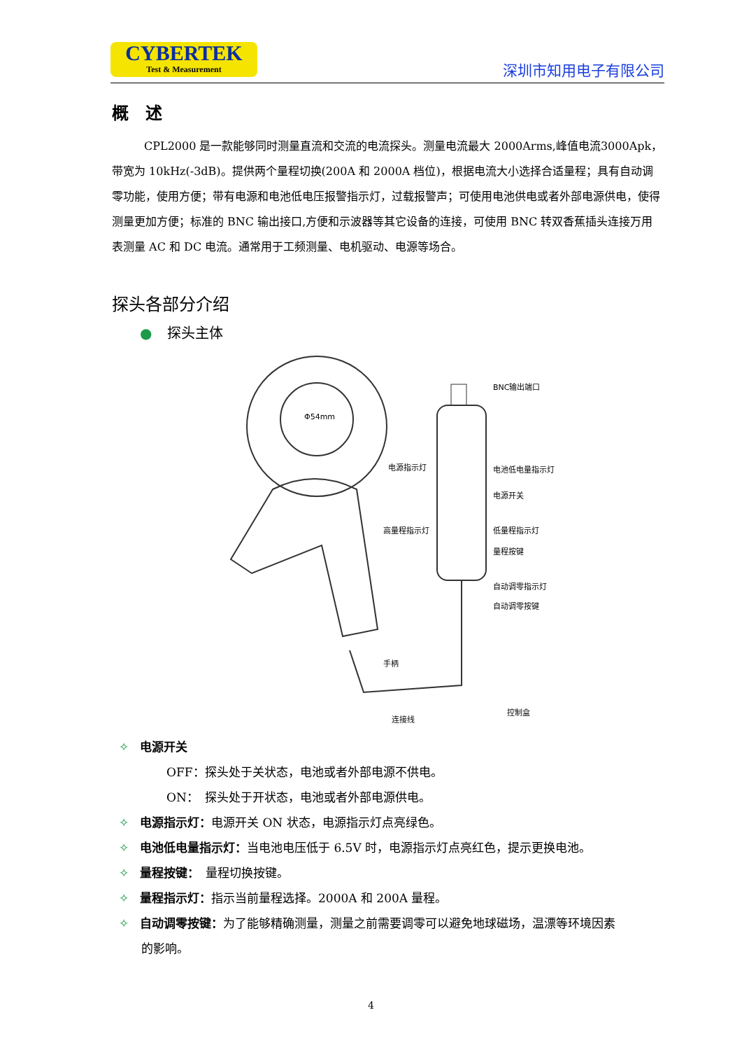CYBERTEK
Test & Measurement
深圳市知用电子有限公司
概　述
CPL2000 是一款能够同时测量直流和交流的电流探头。测量电流最大 2000Arms,峰值电流3000Apk，带宽为 10kHz(-3dB)。提供两个量程切换(200A 和 2000A 档位)，根据电流大小选择合适量程；具有自动调零功能，使用方便；带有电源和电池低电压报警指示灯，过载报警声；可使用电池供电或者外部电源供电，使得测量更加方便；标准的 BNC 输出接口,方便和示波器等其它设备的连接，可使用 BNC 转双香蕉插头连接万用表测量 AC 和 DC 电流。通常用于工频测量、电机驱动、电源等场合。
探头各部分介绍
● 探头主体
Φ54mm
BNC输出端口
电源指示灯 电池低电量指示灯
电源开关
高量程指示灯 低量程指示灯
量程按键
自动调零指示灯
自动调零按键
手柄
控制盒
连接线
✧ 电源开关
OFF：探头处于关状态，电池或者外部电源不供电。
ON：　探头处于开状态，电池或者外部电源供电。
✧ 电源指示灯：电源开关 ON 状态，电源指示灯点亮绿色。
✧ 电池低电量指示灯：当电池电压低于 6.5V 时，电源指示灯点亮红色，提示更换电池。
✧ 量程按键：　量程切换按键。
✧ 量程指示灯：指示当前量程选择。2000A 和 200A 量程。
✧ 自动调零按键：为了能够精确测量，测量之前需要调零可以避免地球磁场，温漂等环境因素
的影响。
4